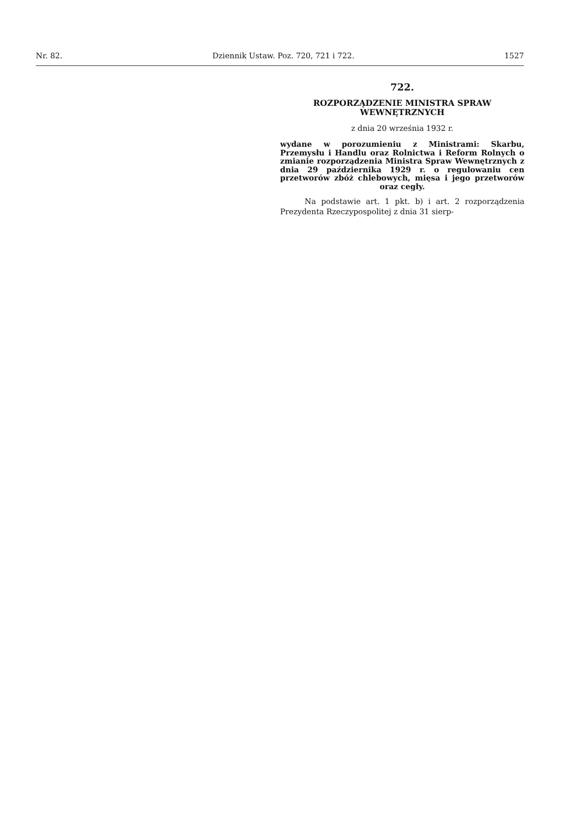Nr. 82. Dziennik Ustaw. Poz. 720, 721 i 722. 1527
722.
ROZPORZĄDZENIE MINISTRA SPRAW
WEWNĘTRZNYCH
z dnia 20 września 1932 r.
wydane w porozumieniu z Ministrami: Skarbu, Przemysłu i Handlu oraz Rolnictwa i Reform Rolnych o zmianie rozporządzenia Ministra Spraw Wewnętrznych z dnia 29 października 1929 r. o regulowaniu cen przetworów zbóż chlebowych, mięsa i jego przetworów oraz cegły.
Na podstawie art. 1 pkt. b) i art. 2 rozporządzenia Prezydenta Rzeczypospolitej z dnia 31 sierp-